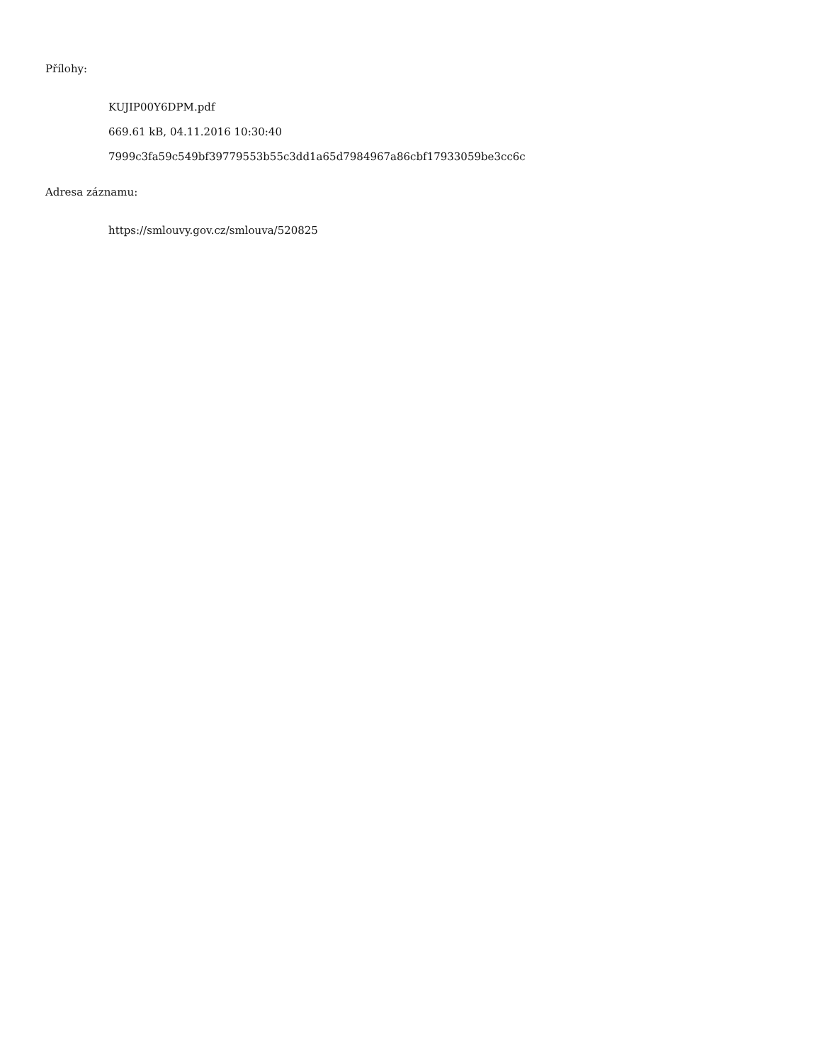Přílohy:
KUJIP00Y6DPM.pdf
669.61 kB, 04.11.2016 10:30:40
7999c3fa59c549bf39779553b55c3dd1a65d7984967a86cbf17933059be3cc6c
Adresa záznamu:
https://smlouvy.gov.cz/smlouva/520825